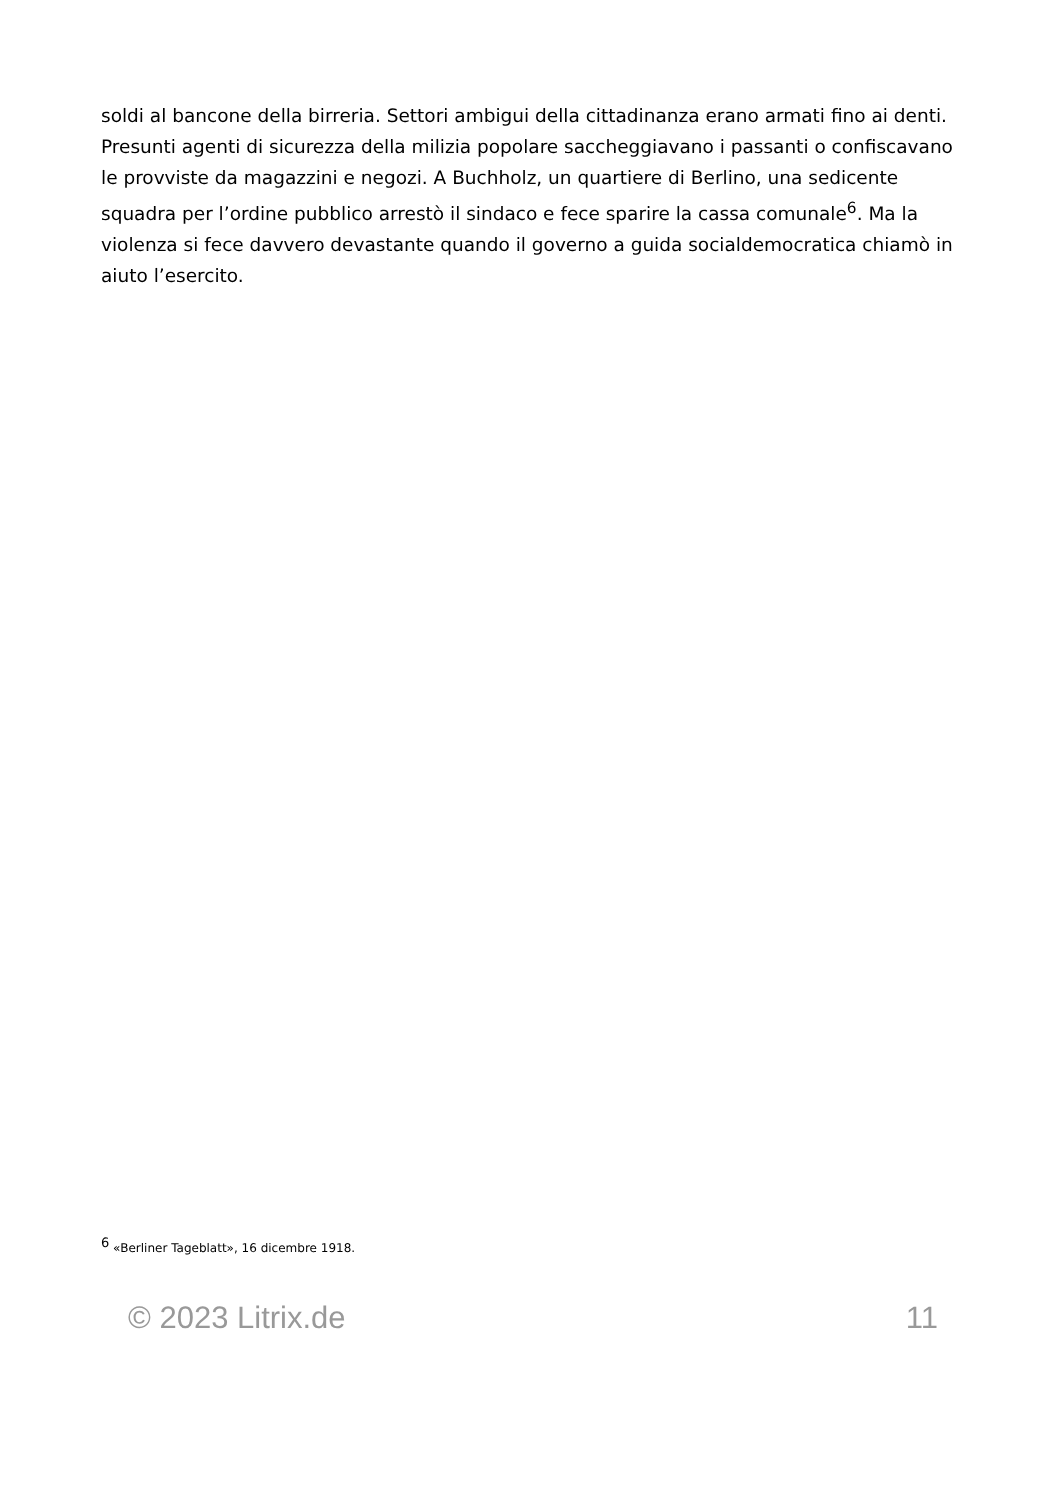soldi al bancone della birreria. Settori ambigui della cittadinanza erano armati fino ai denti. Presunti agenti di sicurezza della milizia popolare saccheggiavano i passanti o confiscavano le provviste da magazzini e negozi. A Buchholz, un quartiere di Berlino, una sedicente squadra per l’ordine pubblico arrestò il sindaco e fece sparire la cassa comunale<sup>6</sup>. Ma la violenza si fece davvero devastante quando il governo a guida socialdemocratica chiamò in aiuto l’esercito.
<sup>6</sup> «Berliner Tageblatt», 16 dicembre 1918.
© 2023 Litrix.de 11